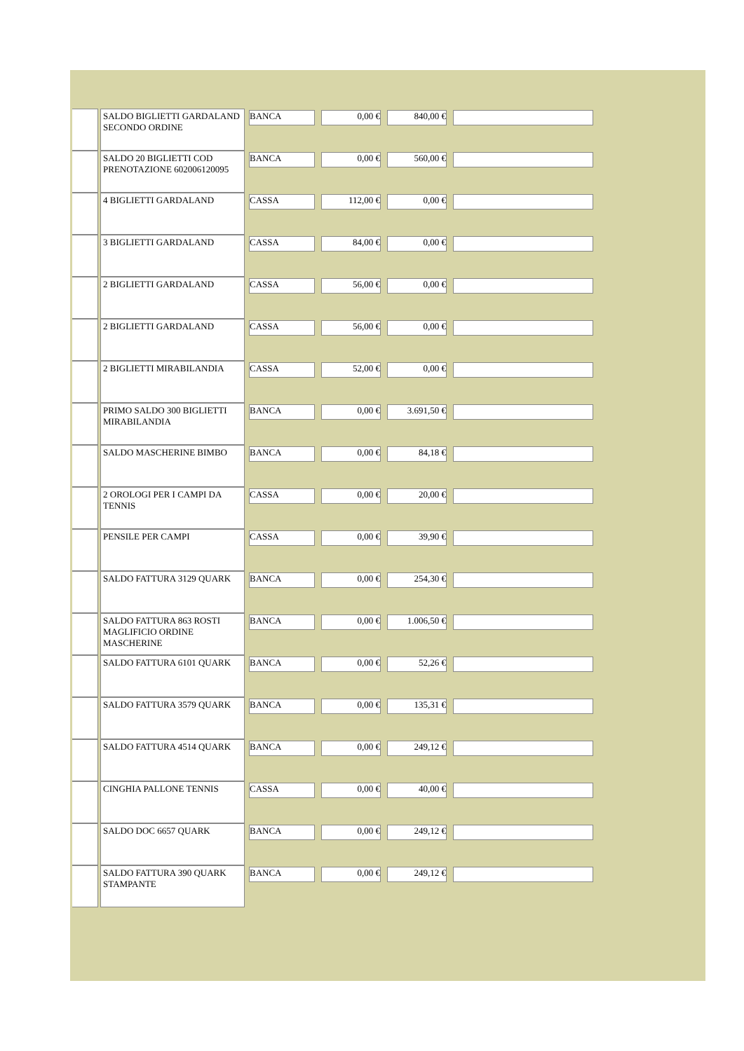| | SALDO BIGLIETTI GARDALAND SECONDO ORDINE | BANCA | 0,00 € | 840,00 € | |
| | SALDO 20 BIGLIETTI COD PRENOTAZIONE 602006120095 | BANCA | 0,00 € | 560,00 € | |
| | 4 BIGLIETTI GARDALAND | CASSA | 112,00 € | 0,00 € | |
| | 3 BIGLIETTI GARDALAND | CASSA | 84,00 € | 0,00 € | |
| | 2 BIGLIETTI GARDALAND | CASSA | 56,00 € | 0,00 € | |
| | 2 BIGLIETTI GARDALAND | CASSA | 56,00 € | 0,00 € | |
| | 2 BIGLIETTI MIRABILANDIA | CASSA | 52,00 € | 0,00 € | |
| | PRIMO SALDO 300 BIGLIETTI MIRABILANDIA | BANCA | 0,00 € | 3.691,50 € | |
| | SALDO MASCHERINE BIMBO | BANCA | 0,00 € | 84,18 € | |
| | 2 OROLOGI PER I CAMPI DA TENNIS | CASSA | 0,00 € | 20,00 € | |
| | PENSILE PER CAMPI | CASSA | 0,00 € | 39,90 € | |
| | SALDO FATTURA 3129 QUARK | BANCA | 0,00 € | 254,30 € | |
| | SALDO FATTURA 863 ROSTI MAGLIFICIO ORDINE MASCHERINE | BANCA | 0,00 € | 1.006,50 € | |
| | SALDO FATTURA 6101 QUARK | BANCA | 0,00 € | 52,26 € | |
| | SALDO FATTURA 3579 QUARK | BANCA | 0,00 € | 135,31 € | |
| | SALDO FATTURA 4514 QUARK | BANCA | 0,00 € | 249,12 € | |
| | CINGHIA PALLONE TENNIS | CASSA | 0,00 € | 40,00 € | |
| | SALDO DOC 6657 QUARK | BANCA | 0,00 € | 249,12 € | |
| | SALDO FATTURA 390 QUARK STAMPANTE | BANCA | 0,00 € | 249,12 € | |